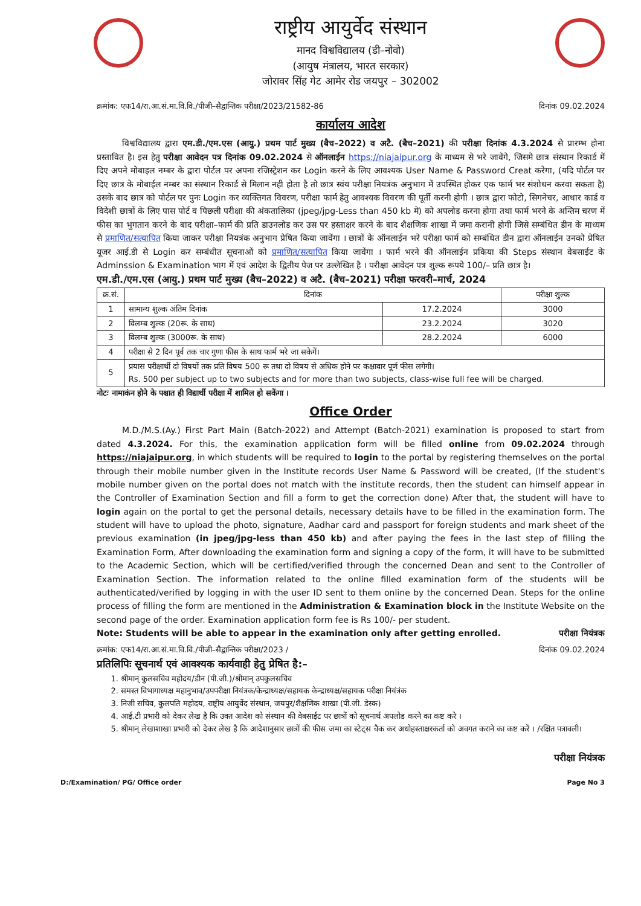राष्ट्रीय आयुर्वेद संस्थान
मानद विश्वविद्यालय (डी–नोवो)
(आयुष मंत्रालय, भारत सरकार)
जोरावर सिंह गेट आमेर रोड जयपुर – 302002
क्रमांक: एफ14/रा.आ.सं.मा.वि.वि./पीजी–सैद्वान्तिक परीक्षा/2023/21582-86 दिनांक 09.02.2024
कार्यालय आदेश
   विश्वविद्यालय द्वारा एम.डी./एम.एस (आयु.) प्रथम पार्ट मुख्य (बैच–2022) व अटै. (बैच–2021) की परीक्षा दिनांक 4.3.2024 से प्रारम्भ होना प्रस्तावित है। इस हेतु परीक्षा आवेदन पत्र दिनांक 09.02.2024 से ऑनलाईन https://niajaipur.org के माध्यम से भरे जावेंगे, जिसमे छात्र संस्थान रिकार्ड में दिए अपने मोबाइल नम्बर के द्वारा पोर्टल पर अपना रजिस्ट्रेशन कर Login करने के लिए आवश्यक User Name & Password Creat करेगा, (यदि पोर्टल पर दिए छात्र के मोबाईल नम्बर का संस्थान रिकार्ड से मिलान नही होता है तो छात्र स्वंय परीक्षा नियत्रंक अनुभाग में उपस्थित होकर एक फार्म भर संशोधन करवा सकता है) उसके बाद छात्र को पोर्टल पर पुनः Login कर व्यक्तिगत विवरण, परीक्षा फार्म हेतु आवश्यक विवरण की पूर्ती करनी होगी । छात्र द्वारा फोटो, सिगनेचर, आधार कार्ड व विदेशी छात्रों के लिए पास पोर्ट व पिछली परीक्षा की अंकतालिका (jpeg/jpg-Less than 450 kb मे) को अपलोड करना होगा तथा फार्म भरने के अन्तिम चरण में फीस का भुगतान करने के बाद परीक्षा–फार्म की प्रति डाउनलोड कर उस पर हस्ताक्षर करने के बाद शैक्षणिक शाखा में जमा करानी होगी जिसे सम्बंधित डीन के माध्यम से प्रमाणित/सत्यापित किया जाकर परीक्षा नियत्रंक अनुभाग प्रेषित किया जावेंगा । छात्रों के ऑनलाईन भरे परीक्षा फार्म को सम्बंधित डीन द्वारा ऑनलाईन उनको प्रेषित यूजर आई.डी से Login कर सम्बंधीत सूचनाओं को प्रमाणित/सत्यापित किया जावेंगा । फार्म भरने की ऑनलाईन प्रकिया की Steps संस्थान वेबसाईट के Adminssion & Examination भाग में एवं आदेश के द्वितीय पेज पर उल्लेखित है । परीक्षा आवेदन पत्र शुल्क रूपये 100/– प्रति छात्र है।
एम.डी./एम.एस (आयु.) प्रथम पार्ट मुख्य (बैच–2022) व अटै. (बैच–2021) परीक्षा फरवरी–मार्च, 2024
| क्र.सं. | दिनांक | | परीक्षा शुल्क |
| --- | --- | --- | --- |
| 1 | सामान्य शुल्क अंतिम दिनांक | 17.2.2024 | 3000 |
| 2 | विलम्ब शुल्क (20रू. के साथ) | 23.2.2024 | 3020 |
| 3 | विलम्ब शुल्क (3000रू. के साथ) | 28.2.2024 | 6000 |
| 4 | परीक्षा से 2 दिन पूर्व तक चार गुणा फीस के साथ फार्म भरे जा सकेगें। | | |
| 5 | प्रयास परीक्षार्थी दो विषयों तक प्रति विषय 500 रू तथा दो विषय से अधिक होने पर कक्षावार पूर्ण फीस लगेगी। Rs. 500 per subject up to two subjects and for more than two subjects, class-wise full fee will be charged. | | |
नोटः नामाकंन होने के पश्चात ही विद्यार्थी परीक्षा में शामिल हो सकेंगा ।
Office Order
   M.D./M.S.(Ay.) First Part Main (Batch-2022) and Attempt (Batch-2021) examination is proposed to start from dated 4.3.2024. For this, the examination application form will be filled online from 09.02.2024 through https://niajaipur.org, in which students will be required to login to the portal by registering themselves on the portal through their mobile number given in the Institute records User Name & Password will be created, (If the student's mobile number given on the portal does not match with the institute records, then the student can himself appear in the Controller of Examination Section and fill a form to get the correction done) After that, the student will have to login again on the portal to get the personal details, necessary details have to be filled in the examination form. The student will have to upload the photo, signature, Aadhar card and passport for foreign students and mark sheet of the previous examination (in jpeg/jpg-less than 450 kb) and after paying the fees in the last step of filling the Examination Form, After downloading the examination form and signing a copy of the form, it will have to be submitted to the Academic Section, which will be certified/verified through the concerned Dean and sent to the Controller of Examination Section. The information related to the online filled examination form of the students will be authenticated/verified by logging in with the user ID sent to them online by the concerned Dean. Steps for the online process of filling the form are mentioned in the Administration & Examination block in the Institute Website on the second page of the order. Examination application form fee is Rs 100/- per student.
Note: Students will be able to appear in the examination only after getting enrolled. परीक्षा नियंत्रक
क्रमांक: एफ14/रा.आ.सं.मा.वि.वि./पीजी–सैद्वान्तिक परीक्षा/2023 / दिनांक 09.02.2024
प्रतिलिपिः सूचनार्थ एवं आवश्यक कार्यवाही हेतु प्रेषित है:–
1. श्रीमान् कुलसचिव महोदय/डीन (पी.जी.)/श्रीमान् उपकुलसचिव
2. समस्त विभागाध्यक्ष महानुभाव/उपपरीक्षा नियंत्रक/केन्द्राध्यक्ष/सहायक केन्द्राध्यक्ष/सहायक परीक्षा नियंत्रंक
3. निजी सचिव, कुलपति महोदय, राष्ट्रीय आयुर्वेद संस्थान, जयपुर/शैक्षणिक शाखा (पी.जी. डेस्क)
4. आई.टी प्रभारी को देकर लेख है कि उक्त आदेश को संस्थान की वेबसाईट पर छात्रों को सूचनार्थ अपलोड करने का कष्ट करे ।
5. श्रीमान् लेखाशाखा प्रभारी को देकर लेख है कि आदेशानुसार छात्रों की फीस जमा का स्टेट्स चैक कर अधोहस्ताक्षरकर्ता को अवगत कराने का कष्ट करें । /रक्षित पत्रावली।
परीक्षा नियंत्रक
D:/Examination/ PG/ Office order Page No 3